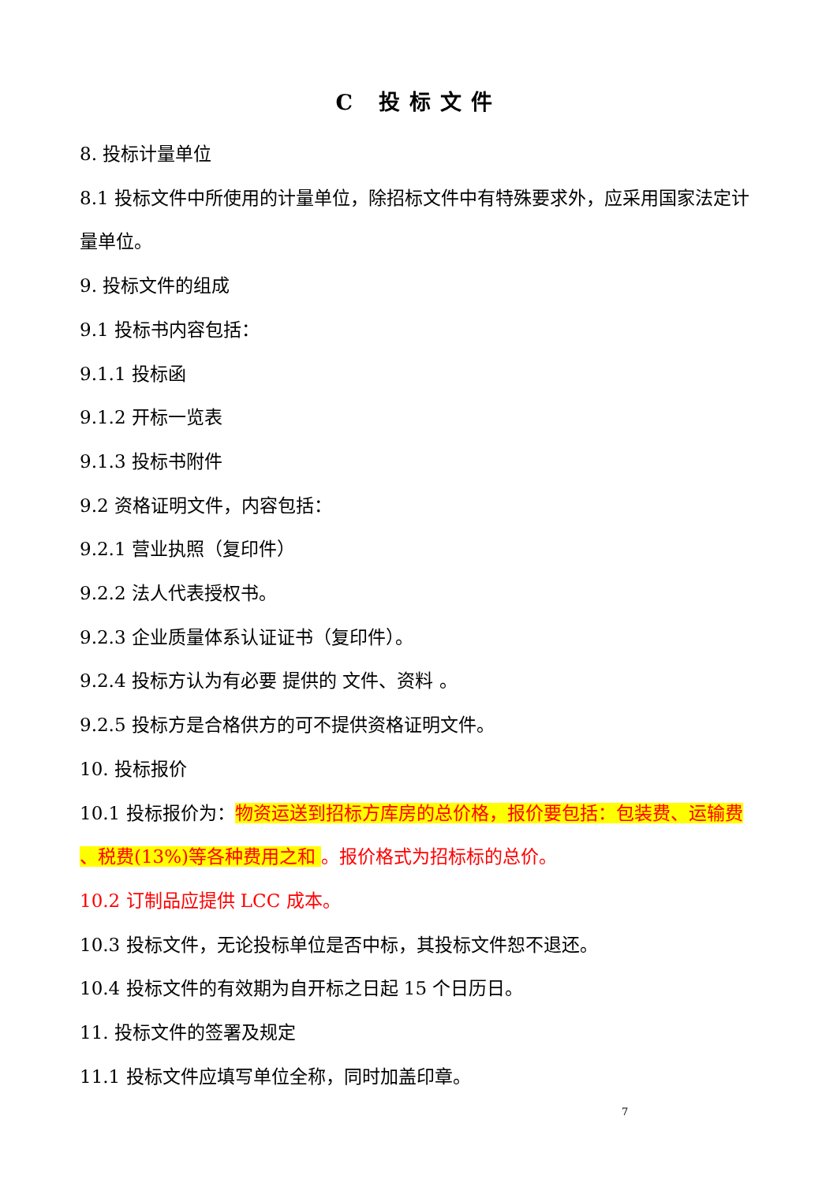C 投标文件
8. 投标计量单位
8.1 投标文件中所使用的计量单位，除招标文件中有特殊要求外，应采用国家法定计量单位。
9. 投标文件的组成
9.1 投标书内容包括：
9.1.1 投标函
9.1.2 开标一览表
9.1.3 投标书附件
9.2 资格证明文件，内容包括：
9.2.1 营业执照（复印件）
9.2.2 法人代表授权书。
9.2.3 企业质量体系认证证书（复印件）。
9.2.4 投标方认为有必要 提供的 文件、资料 。
9.2.5 投标方是合格供方的可不提供资格证明文件。
10. 投标报价
10.1 投标报价为：物资运送到招标方库房的总价格，报价要包括：包装费、运输费 、税费(13%)等各种费用之和 。报价格式为招标标的总价。
10.2 订制品应提供 LCC 成本。
10.3 投标文件，无论投标单位是否中标，其投标文件恕不退还。
10.4 投标文件的有效期为自开标之日起 15 个日历日。
11. 投标文件的签署及规定
11.1 投标文件应填写单位全称，同时加盖印章。
7